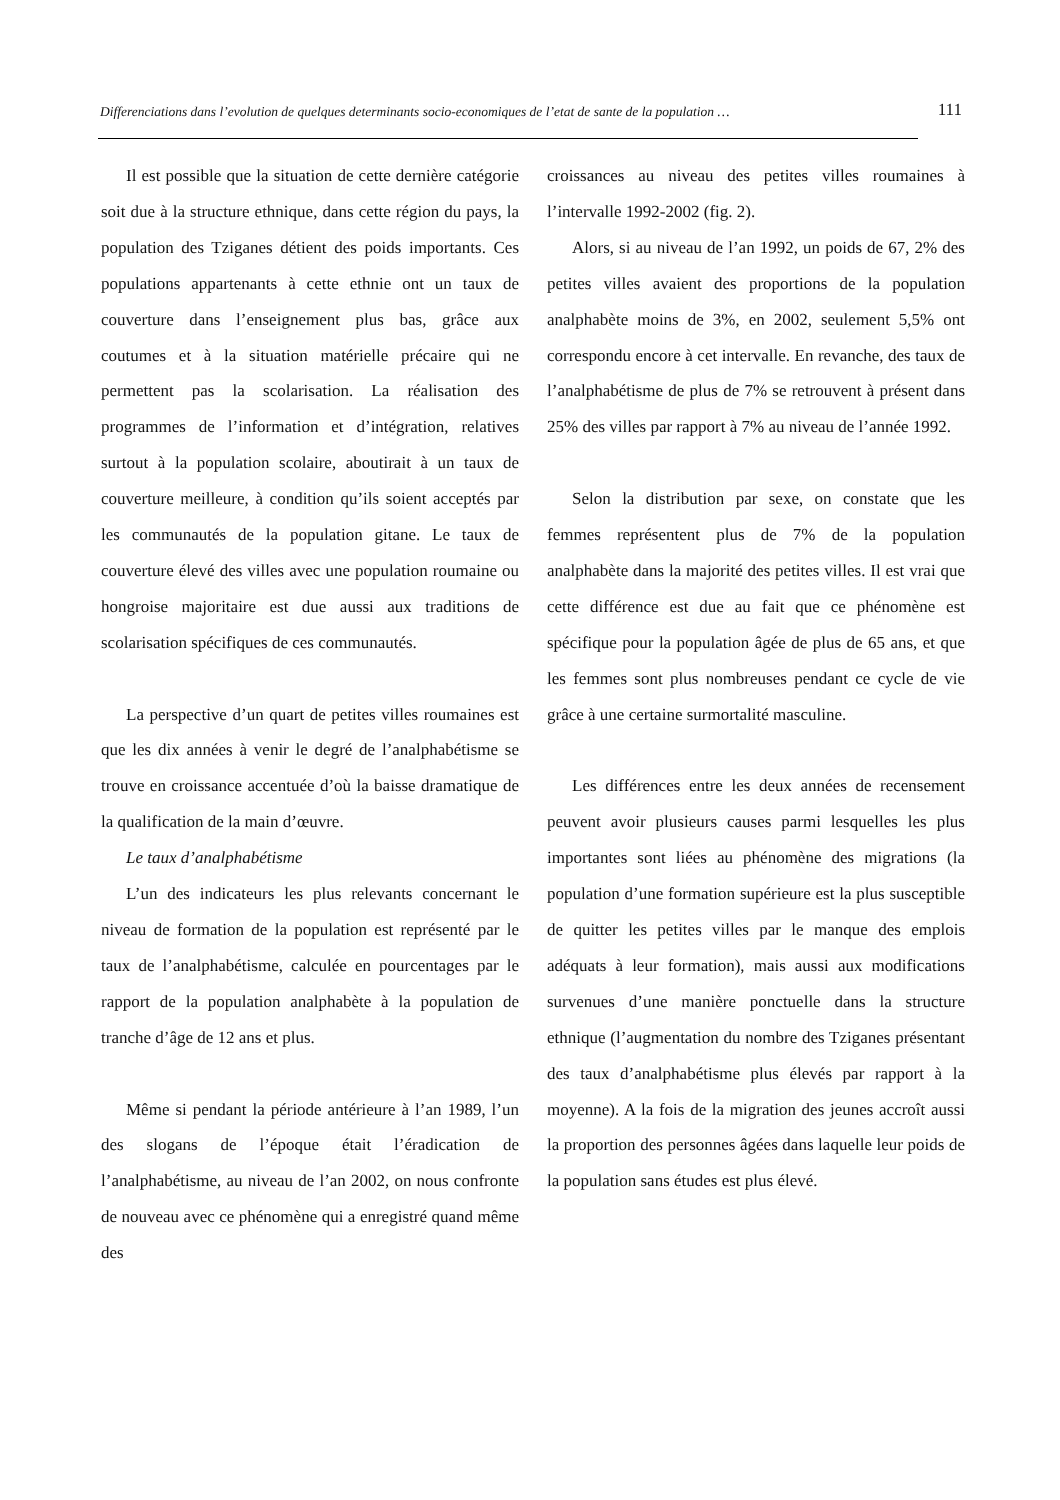Differenciations dans l’evolution de quelques determinants socio-economiques de l’etat de sante de la population … 111
Il est possible que la situation de cette dernière catégorie soit due à la structure ethnique, dans cette région du pays, la population des Tziganes détient des poids importants. Ces populations appartenants à cette ethnie ont un taux de couverture dans l’enseignement plus bas, grâce aux coutumes et à la situation matérielle précaire qui ne permettent pas la scolarisation. La réalisation des programmes de l’information et d’intégration, relatives surtout à la population scolaire, aboutirait à un taux de couverture meilleure, à condition qu’ils soient acceptés par les communautés de la population gitane. Le taux de couverture élevé des villes avec une population roumaine ou hongroise majoritaire est due aussi aux traditions de scolarisation spécifiques de ces communautés.
La perspective d’un quart de petites villes roumaines est que les dix années à venir le degré de l’analphabétisme se trouve en croissance accentuée d’où la baisse dramatique de la qualification de la main d’œuvre.
Le taux d’analphabétisme
L’un des indicateurs les plus relevants concernant le niveau de formation de la population est représenté par le taux de l’analphabétisme, calculée en pourcentages par le rapport de la population analphabète à la population de tranche d’âge de 12 ans et plus.
Même si pendant la période antérieure à l’an 1989, l’un des slogans de l’époque était l’éradication de l’analphabétisme, au niveau de l’an 2002, on nous confronte de nouveau avec ce phénomène qui a enregistré quand même des
croissances au niveau des petites villes roumaines à l’intervalle 1992-2002 (fig. 2).
Alors, si au niveau de l’an 1992, un poids de 67, 2% des petites villes avaient des proportions de la population analphabète moins de 3%, en 2002, seulement 5,5% ont correspondu encore à cet intervalle. En revanche, des taux de l’analphabétisme de plus de 7% se retrouvent à présent dans 25% des villes par rapport à 7% au niveau de l’année 1992.
Selon la distribution par sexe, on constate que les femmes représentent plus de 7% de la population analphabète dans la majorité des petites villes. Il est vrai que cette différence est due au fait que ce phénomène est spécifique pour la population âgée de plus de 65 ans, et que les femmes sont plus nombreuses pendant ce cycle de vie grâce à une certaine surmortalité masculine.
Les différences entre les deux années de recensement peuvent avoir plusieurs causes parmi lesquelles les plus importantes sont liées au phénomène des migrations (la population d’une formation supérieure est la plus susceptible de quitter les petites villes par le manque des emplois adéquats à leur formation), mais aussi aux modifications survenues d’une manière ponctuelle dans la structure ethnique (l’augmentation du nombre des Tziganes présentant des taux d’analphabétisme plus élevés par rapport à la moyenne). A la fois de la migration des jeunes accroît aussi la proportion des personnes âgées dans laquelle leur poids de la population sans études est plus élevé.